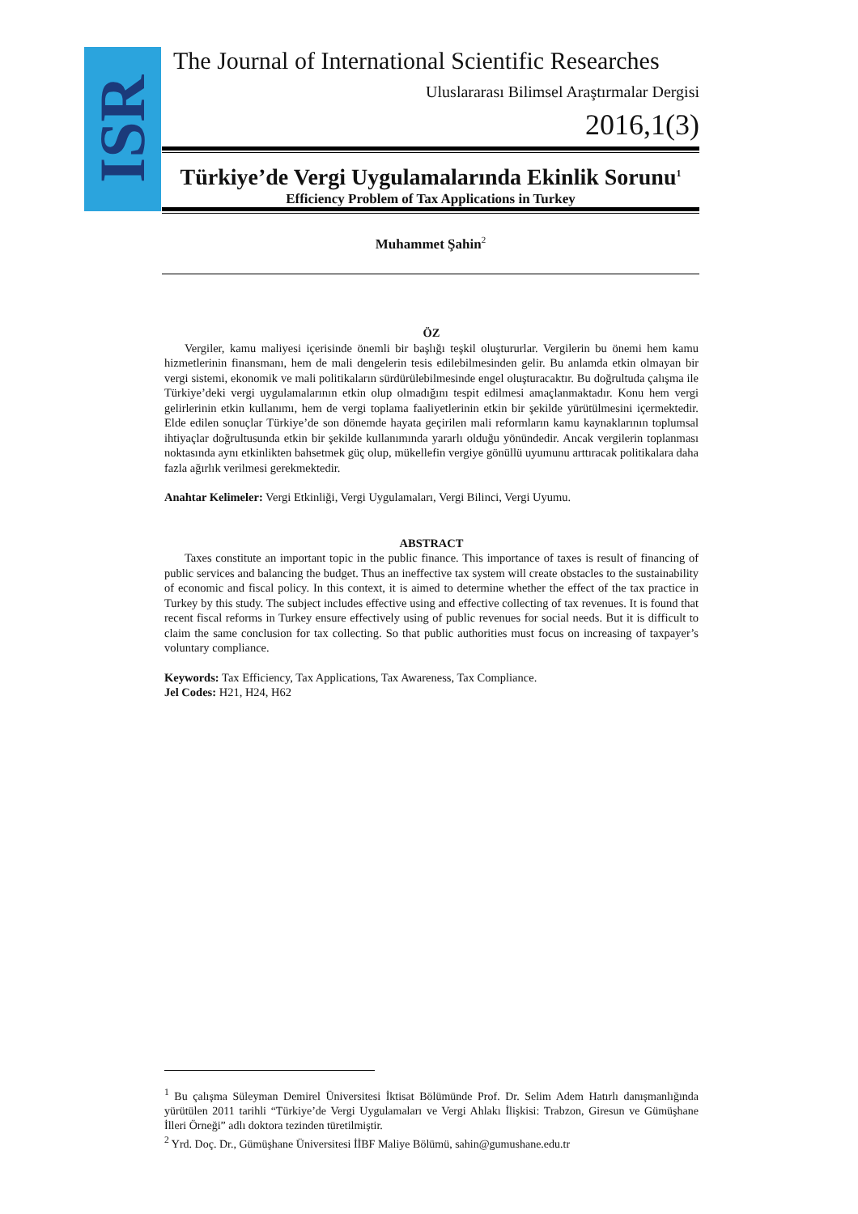ISR
The Journal of International Scientific Researches
Uluslararası Bilimsel Araştırmalar Dergisi
2016,1(3)
Türkiye’de Vergi Uygulamalarında Ekinlik Sorunu<sup>1</sup>
Efficiency Problem of Tax Applications in Turkey
Muhammet Şahin<sup>2</sup>
ÖZ
Vergiler, kamu maliyesi içerisinde önemli bir başlığı teşkil oluştururlar. Vergilerin bu önemi hem kamu hizmetlerinin finansmanı, hem de mali dengelerin tesis edilebilmesinden gelir. Bu anlamda etkin olmayan bir vergi sistemi, ekonomik ve mali politikaların sürdürülebilmesinde engel oluşturacaktır. Bu doğrultuda çalışma ile Türkiye’deki vergi uygulamalarının etkin olup olmadığını tespit edilmesi amaçlanmaktadır. Konu hem vergi gelirlerinin etkin kullanımı, hem de vergi toplama faaliyetlerinin etkin bir şekilde yürütülmesini içermektedir. Elde edilen sonuçlar Türkiye’de son dönemde hayata geçirilen mali reformların kamu kaynaklarının toplumsal ihtiyaçlar doğrultusunda etkin bir şekilde kullanımında yararlı olduğu yönündedir. Ancak vergilerin toplanması noktasında aynı etkinlikten bahsetmek güç olup, mükellefin vergiye gönüllü uyumunu arttıracak politikalara daha fazla ağırlık verilmesi gerekmektedir.
Anahtar Kelimeler: Vergi Etkinliği, Vergi Uygulamaları, Vergi Bilinci, Vergi Uyumu.
ABSTRACT
Taxes constitute an important topic in the public finance. This importance of taxes is result of financing of public services and balancing the budget. Thus an ineffective tax system will create obstacles to the sustainability of economic and fiscal policy. In this context, it is aimed to determine whether the effect of the tax practice in Turkey by this study. The subject includes effective using and effective collecting of tax revenues. It is found that recent fiscal reforms in Turkey ensure effectively using of public revenues for social needs. But it is difficult to claim the same conclusion for tax collecting. So that public authorities must focus on increasing of taxpayer’s voluntary compliance.
Keywords: Tax Efficiency, Tax Applications, Tax Awareness, Tax Compliance.
Jel Codes: H21, H24, H62
<sup>1</sup> Bu çalışma Süleyman Demirel Üniversitesi İktisat Bölümünde Prof. Dr. Selim Adem Hatırlı danışmanlığında yürütülen 2011 tarihli “Türkiye’de Vergi Uygulamaları ve Vergi Ahlakı İlişkisi: Trabzon, Giresun ve Gümüşhane İlleri Örneği” adlı doktora tezinden türetilmiştir.
<sup>2</sup> Yrd. Doç. Dr., Gümüşhane Üniversitesi İİBF Maliye Bölümü, sahin@gumushane.edu.tr